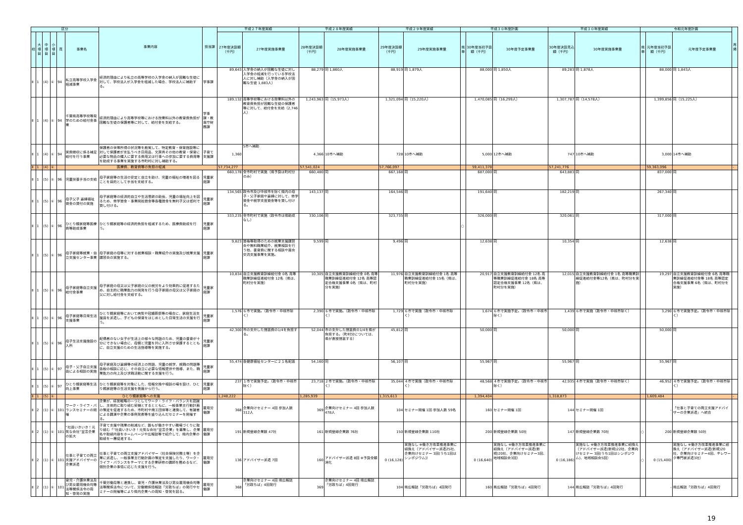| 区分 | | | | | | 事業内容 | 担当課 | 平成２７年度実績 | | 平成２８年度実績 | | 平成２９年度実績 | | 平成３０年度計画 | | | 平成３０年度実績 | | 令和元年度計画 | | | 再掲 |
| --- | --- | --- | --- | --- | --- | --- | --- | --- | --- | --- | --- | --- | --- | --- | --- | --- | --- | --- | --- | --- | --- | --- |
| 柱 | 大項目 | 中項目 | 小項目 | 頁 | 事業名 | | | 27年度決算額（千円） | 27年度実施事業量 | 28年度決算額（千円） | 28年度実施事業量 | 29年度決算額（千円） | 29年度実施事業量 | 県単 | 30年度当初予算額（千円） | 30年度予定事業量 | 30年度決算見込額（千円） | 30年度実施事業量 | 県単 | 元年度当初予算額（千円） | 元年度予定事業量 | |
| Ⅱ | 1 | (4) | ① | 94 | 私立高等学校入学金軽減事業 | 経済的理由により私立の高等学校の入学金の納入が困難な生徒に対して、学校法人が入学金を軽減した場合、学校法人に補助する。 | 学事課 | 89,643 | 入学金の納入が困難な生徒に対し入学金の軽減を行っている学校法人に対し補助（入学金の納入が困難な生徒 1,883人） | 88,279 | 同 1,860人 | 88,919 | 同 1,879人 | | 88,000 | 同 1,850人 | 89,283 | 同 1,878人 | | 88,000 | 同 1,843人 | |
| Ⅱ | 1 | (4) | ① | 94 | 千葉県高等学校等奨学のための給付金事業 | 経済的理由により高等学校等における授業料以外の教育費負担が困難な生徒の保護者等に対して、給付金を支給する。 | 学事課・教育庁財務課 | 189,132 | 高等学校等における授業料以外の教育費負担が困難な生徒の保護者等に対して、給付金を支給（2,746人） | 1,243,963 | 同（15,973人） | 1,321,094 | 同（15,220人） | | 1,470,085 | 同（16,299人） | 1,307,787 | 同（14,578人） | | 1,399,856 | 同（15,225人） | |
| Ⅱ | 1 | (4) | ① | 94 | 実費徴収に係る補足給付を行う事業 | 保護者の世帯所得の状況等を勘案して、特定教育・保育施設等に対して保護者が支払うべき日用品、文房具その他の教育・保育に必要な物品の購入に要する費用又は行事への参加に要する費用等を助成する事業を実施する市町村に対し補助する。 | 子育て支援課 | 1,360 | 5市へ補助 | 4,366 | 10市へ補助 | 728 | 10市へ補助 | | 5,000 | 12市へ補助 | 747 | 10市へ補助 | | 3,000 | 14市へ補助 | |
| Ⅱ | 1 | (4) | ① | | 医療費、教育費等の負担の軽減 | | | 57,734,277 | | 57,541,024 | | 57,766,097 | | | 59,411,378 | | 57,241,776 | | | 59,363,096 | | - |
| Ⅱ | 1 | (5) | ① | 96 | 児童扶養手当の支給 | 母子家庭等の生活の安定と自立を助け、児童の福祉の増進を図ることを目的として手当を支給する。 | 児童家庭課 | 660,178 | 全市町村で実施（県予算は町村分のみ） | 660,480 | 同 | 667,168 | 同 | | 687,000 | 同 | 643,883 | 同 | | 837,000 | 同 | |
| Ⅱ | 1 | (5) | ① | 96 | 母子父子 寡婦福祉資金の貸付の実施 | 母子家庭等の経済的自立や生活意欲の助長、児童の福祉向上を図るため、修学資金・事業開始資金等各種資金を無利子又は低利で貸し付ける。 | 児童家庭課 | 134,565 | 政令市及び中核市を除く県内の母子・父子家庭や寡婦に対して、修学資金や就学支度資金等を貸し付ける。 | 143,137 | 同 | 164,546 | 同 | | 191,640 | 同 | 182,219 | 同 | | 267,340 | 同 | |
| Ⅱ | 1 | (5) | ① | 96 | ひとり親家庭等医療費等助成事業 | ひとり親家庭等の経済的負担を軽減するため、医療費助成を行う。 | 児童家庭課 | 333,235 | 全市町村で実施（政令市は県助成なし） | 330,106 | 同 | 323,735 | 同 | ○ | 326,000 | 同 | 320,061 | 同 | | 317,000 | 同 | |
| Ⅱ | 1 | (5) | ① | 96 | 母子家庭等就業・自立支援センター事業 | 母子家庭の母等に対する就業相談・職業紹介の実施及び就業支援講習会の実施する。 | 児童家庭課 | 9,823 | 資格等取得のための就業支援講習会や無料職業紹介、就業相談を行う他、養育費に関する相談や面会交流支援事業を実施。 | 9,599 | 同 | 9,496 | 同 | | 12,638 | 同 | 10,354 | 同 | | 12,638 | 同 | |
| Ⅱ | 1 | (5) | ① | 96 | 母子家庭等自立支援給付金事業 | 母子家庭の母又は父子家庭の父の就労をより効果的に促進するため、自主的に職業能力の開発を行う母子家庭の母又は父子家庭の父に対し給付金を支給する。 | 児童家庭課 | 10,834 | 自立支援教育訓練給付金 0名 高等職業訓練促進給付金 12名（県は、町村分を実施） | 10,305 | 自立支援教育訓練給付金 0名 高等職業訓練促進給付金 12名 高等認定合格支援事業 0名（県は、町村分を実施） | 11,976 | 自立支援教育訓練給付金 1名 高等職業訓練促進給付金 15名（県は、町村分を実施） | | 20,917 | 自立支援教育訓練給付金 12名 高等職業訓練促進給付金 18名 高等認定合格支援事業 12名（県は、町村分を実施） | 12,015 | 自立支援教育訓練給付金 1名 高等職業訓練促進給付金等12名（県は、町村分を実施） | | 19,297 | 自立支援教育訓練給付金 6名 高等職業訓練促進給付金等 18名 高等認定合格支援事業 6名（県は、町村分を実施） | |
| Ⅱ | 1 | (5) | ① | 96 | 母子家庭等日常生活支援事業 | ひとり親家庭等において病気や冠婚葬祭等の場合に、家庭生活支援員を派遣し、子どもの保育をはじめとした日常生活の支援を行う。 | 児童家庭課 | 1,576 | ６市で実施。（政令市・中核市除く） | 2,390 | ６市で実施。（政令市・中核市除く） | 1,729 | ６市で実施（政令市・中核市除く） | | 1,674 | ６市で実施予定。（政令市・中核市除く） | 1,439 | ６市で実施（政令市・中核市除く） | | 3,290 | ６市で実施予定。（政令市・中核市除く） | |
| Ⅱ | 1 | (5) | ① | 96 | 母子生活支援施設の入所 | 配偶者のない女子が生活上の様々な問題のため、児童の養育が十分にできない場合に、母親と児童を共に入所させ保護するとともに、自立支援のための生活指導等を実施する。 | 児童家庭課 | 42,300 | 市の支弁した措置費の1/4を負担する。 | 52,044 | 市の支弁した措置費の1/4を県が負担する。（町村分については、県が直接措置する） | 45,812 | 同 | | 50,000 | 同 | 50,000 | 同 | | 50,000 | 同 | |
| Ⅱ | 1 | (5) | ① | 97 | 母子・父子自立支援員による相談の実施 | 母子家庭及び寡婦等の経済上の問題、児童の就学、就職の問題等各般の相談に応じ、その自立に必要な情報提供や指導、また、職業能力の向上及び求職活動に関する支援を行う。 | 児童家庭課 | 55,474 | 各健康福祉センターに２１名配置 | 54,160 | 同 | 56,107 | 同 | | 55,967 | 同 | 55,967 | 同 | | 55,967 | 同 | |
| Ⅱ | 1 | (5) | ① | 97 | ひとり親家庭等生活向上事業 | ひとり親家庭等を対象にした、情報交換や相談の場を設け、ひとり親家庭等の生活支援を側面から行う。 | 児童家庭課 | 237 | １市で実施予定。（政令市・中核市除く） | 23,718 | ２市で実施。（政令市・中核市除く） | 35,044 | ４市で実施（政令市・中核市除く） | | 48,568 | ４市で実施予定。（政令市・中核市除く） | 42,935 | ４市で実施（政令市・中核市除く） | | 46,952 | ４市で実施予定。（政令市・中核市除く） | |
| Ⅱ | 1 | (5) | ① | | ひとり親家庭等への支援 | | | 1,248,222 | | 1,285,939 | | 1,315,613 | | | 1,394,404 | | 1,318,873 | | | 1,609,484 | | - |
| Ⅱ | 2 | (1) | ① | 101 | ワーク・ライフ・バランスセミナーの開催 | 企業が、経営戦略の一つとしてワーク・ライフ・バランスを認識し、主体的に取り組む契機とするとともに、一般事業主行動計画の策定を促進するため、市町村や商工団体等と連携して、有識者による講演や企業の事例発表等を盛り込んだセミナーを開催する。 | 雇用労働課 | 368 | 企業向けセミナー 4回 参加人数 312人 | 369 | 企業向けセミナー 4回 参加人数 478人 | 104 | セミナー開催 1回 参加人数 59名 | | 160 | セミナー開催 1回 | 144 | セミナー開催 1回 | | - | 「仕事と子育ての両立支援アドバイザーの企業派遣」へ統合 | |
| Ⅱ | 2 | (1) | ① | 101 | “社員いきいき！元気な会社”宣言企業の拡大 | 子育て支援や残業の削減など、誰もが働きやすい職場づくりに取り組む「“社員いきいき！元気な会社”宣言企業」を募集し、企業名や取組内容をホームページや広報誌等で紹介して、県内企業の取組を一層促進する。 | 雇用労働課 | 191 | 新規登録企業数 47社 | 161 | 新規登録企業数 76社 | 150 | 新規登録企業数 110社 | | 200 | 新規登録企業数 50社 | 147 | 新規登録企業数 70社 | ○ | 200 | 新規登録企業数 50社 | |
| Ⅱ | 2 | (1) | ① | 101 | 仕事と子育ての両立支援アドバイザーの企業派遣 | 仕事と子育ての両立支援アドバイザー（社会保険労務士等）を企業に派遣し、一般事業主行動計画の策定を支援したり、ワーク・ライフ・バランスをテーマとする企業研修の講師を務めるなど、個別企業の事情に応じた支援を行う。 | 雇用労働課 | 136 | アドバイザー派遣 7回 | 160 | アドバイザー派遣 8回 ※予算全額消化 | 0 (16,128) | 実施なし ※働き方改革推進事業に組換え（アドバイザー派遣25社、企業向けセミナー 3回(うち1回はシンポジウム)） | | 0 (16,640) | 実施なし ※働き方改革推進事業に組換え（アドバイザー派遣(新規)20社、企業向けセミナー3回、地域相談会3回） | 0 (16,186) | 実施なし ※働き方改革推進事業に組換え（アドバイザー派遣(新規)22社、企業向けセミナー 3回(うち1回はシンポジウム)、地域相談会5回） | ○ | 0 (15,400) | 実施なし ※働き方改革推進事業に組換え（アドバイザー派遣(新規)20社、企業向けセミナー4回、テレワーク専門家派遣3社） | |
| Ⅱ | 2 | (1) | ① | 101 | 育児・介護休業法及び男女雇用機会均等法等関係法令の周知・啓発の実施 | 千葉労働局等と連携し、育児・介護休業法及び男女雇用機会均等法等関係法令について、労働関係情報誌「労政ちば」の発行やセミナーの開催等により県内企業への周知・啓発を図る。 | 雇用労働課 | 368 | 企業向けセミナー 4回 県広報誌「労政ちば」4回発行 | 369 | 企業向けセミナー 4回 県広報誌「労政ちば」4回発行 | 104 | 県広報誌「労政ちば」4回発行 | | 160 | 県広報誌「労政ちば」4回発行 | 144 | 県広報誌「労政ちば」4回発行 | | - | 県広報誌「労政ちば」4回発行 | |
19